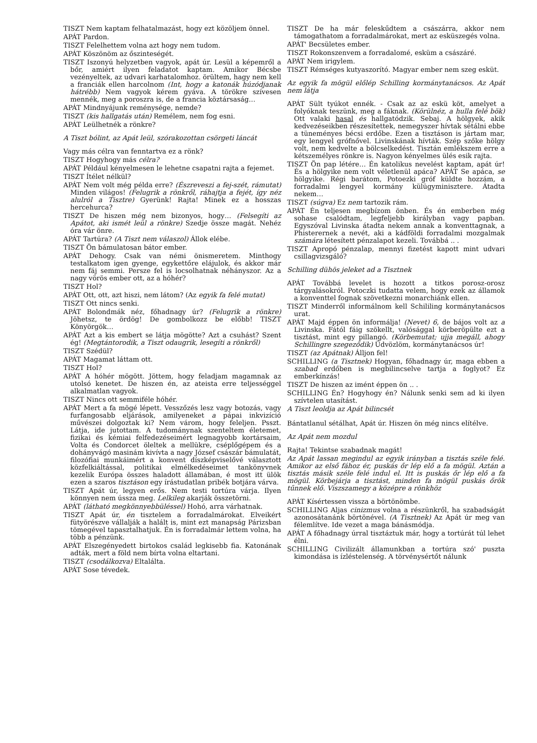TISZT Nem kaptam felhatalmazást, hogy ezt közöljem önnel.
APÁT Pardon.
TISZT Felelhettem volna azt hogy nem tudom.
APÁT Köszönöm az őszinteségét.
TISZT Iszonyú helyzetben vagyok, apát úr. Lesül a képemről a bőr, amiért ilyen feladatot kaptam. Amikor Bécsbe vezényeltek, az udvari karhatalomhoz. örültem, hagy nem kell a franciák ellen harcolnom (Int, hogy a katonák húzódjanak hátrébb) Nem vagyok kérem gyáva. A törökre szívesen mennék, meg a poroszra is, de a francia köztársaság…
APÁT Mindnyájunk reménysége, nemde?
TISZT (kis hallgatás után) Remélem, nem fog esni.
APÁT Leülhetnék a rönkre?
A Tiszt bólint, az Apát leül, szórakozottan csörgeti láncát
Vagy más célra van fenntartva ez a rönk?
TISZT Hogyhogy más célra?
APÁT Például kényelmesen le lehetne csapatni rajta a fejemet.
TISZT Ítélet nélkül?
APÁT Nem volt még példa erre? (Észreveszi a fej-szét, rámutat) Minden világos! (Felugrik a rönkről, ráhajtja a fejét, így néz alulról a Tisztre) Gyerünk! Rajta! Minek ez a hosszas hercehurca?
TISZT De hiszen még nem bizonyos, hogy… (Felsegíti az Apátot, aki ismét leül a rönkre) Szedje össze magát. Nehéz óra vár önre.
APÁT Tartúra? (A Tiszt nem válaszol) Állok elébe.
TISZT Ön bámulatosan bátor ember.
APÁT Dehogy. Csak van némi önismeretem. Minthogy testalkatom igen gyenge, egykettőre elájulok, és akkor már nem fáj semmi. Persze fel is locsolhatnak néhányszor. Az a nagy vörös ember ott, az a hóhér?
TISZT Hol?
APÁT Ott, ott, azt hiszi, nem látom? (Az egyik fa felé mutat)
TISZT Ott nincs senki.
APÁT Bolondmák néz, főhadnagy úr? (Felugrik a rönkre) Jöhetsz, te ördög! De gombolkozz be előbb! TISZT Könyörgök…
APÁT Azt a kis embert se látja mögötte? Azt a csuhást? Szent ég! (Megtántorodik, a Tiszt odaugrik, lesegíti a rönkről)
TISZT Szédül?
APÁT Magamat láttam ott.
TISZT Hol?
APÁT A hóhér mögött. Jöttem, hogy feladjam magamnak az utolsó kenetet. De hiszen én, az ateista erre teljességgel alkalmatlan vagyok.
TISZT Nincs ott semmiféle hóhér.
APÁT Mert a fa mögé lépett. Vesszőzés lesz vagy botozás, vagy furfangosabb eljárások, amilyeneket a pápai inkvizíció művészei dolgoztak ki? Nem várom, hogy feleljen. Psszt. Látja, ide jutottam. A tudománynak szenteltem életemet, fizikai és kémiai felfedezéseimért legnagyobb kortársaim, Volta és Condorcet öleltek a mellükre, cséplőgépem és a dohányvágó masinám kivívta a nagy József császár bámulatát, filozófiai munkáimért a konvent díszképviselővé választott közfelkiáltással, politikai elmélkedéseimet tankönyvnek kezelik Európa összes haladott államában, é most itt ülök ezen a szaros tisztáson egy írástudatlan pribék botjára várva.
TISZT Apát úr, legyen erős. Nem testi tortúra várja. Ilyen könnyen nem ússza meg. Lelkileg akarják összetörni.
APÁT (látható megkönnyebbüléssel) Hohó, arra várhatnak.
TISZT Apát úr, én tisztelem a forradalmárokat. Elveikért fütyörészve vállalják a halált is, mint ezt manapság Párizsban tömegével tapasztalhatjuk. Én is forradalmár lettem volna, ha több a pénzünk.
APÁT Elszegényedett birtokos család legkisebb fia. Katonának adták, mert a föld nem bírta volna eltartani.
TISZT (csodálkozva) Eltalálta.
APÁT Sose tévedek.
TISZT De ha már feleskűdtem a császárra, akkor nem támogathatom a forradalmárokat, mert az esküszegés volna.
APÁT' Becsületes ember.
TISZT Rokonszenvem a forradalomé, esküm a császáré.
APÁT Nem irigylem.
TISZT Rémséges kutyaszorító. Magyar ember nem szeg esküt.
Az egyik fa mögül előlép Schilling kormánytanácsos. Az Apát nem látja
APÁT Sült tyúkot ennék. - Csak az az eskü köt, amelyet a folyóknak teszünk, meg a fáknak. (Körülnéz, a hulla felé bök) Ott valaki hasal és hallgatódzik. Sebaj. A hölgyek, akik kedvezéseikben részesítettek, nemegyszer hívtak sétálni ebbe a tüneményes bécsi erdőbe. Ezen a tisztáson is jártam mar, egy lengyel grófnővel. Livinskának hívták. Szép szőke hölgy volt, nem kedvelte a bölcselkedést. Tisztán emlékszem erre a kétszemélyes rönkre is. Nagyon kényelmes ülés esik rajta.
TISZT Ön pap létére… Én katolikus nevelést kaptam, apát úr! És a hölgyike nem volt véletlenül apáca? APÁT Se apáca, se hölgyike. Régi barátom, Potoezki gróf küldte hozzám, a forradalmi lengyel kormány külügyminisztere. Átadta nekem…
TISZT (súgva) Ez nem tartozik rám.
APÁT Én teljesen megbízom önben. És én emberben még sohase csalódtam, legfeljebb királyban vagy papban. Egyszóval Livinska átadta nekem annak a konventtagnak, a Phisterernek a nevét, aki a kádföldi forradalmi mozgalmak számára létesített pénzalapot kezeli. Továbbá .. .
TISZT Apropó pénzalap, mennyi fizetést kapott mint udvari csillagvizsgáló?
Schilling dühös jeleket ad a Tisztnek
APÁT Továbbá levelet is hozott a titkos porosz-orosz tárgyalásokról. Potoczki tudatta velem, hogy ezek az államok a konventtel fognak szövetkezni monarchiánk ellen.
TISZT Minderről informálnom kell Schililing kormánytanácsos urat.
APÁT Majd éppen ön informálja! (Nevet) 6, de bájos volt az a Livinska. Fától fáig szökellt, valósággal körberöpülte ezt a tisztást, mint egy pillangó. (Körbemutat; ujja megáll, ahogy Schillingre szegeződik) Üdvözlöm, kormánytanácsos úr!
TISZT (az Apátnak) Álljon fel!
SCHILLING (a Tisztnek) Hogyan, főhadnagy úr, maga ebben a szabad erdőben is megbilincselve tartja a foglyot? Ez emberkínzás!
TISZT De hiszen az imént éppen ön .. .
SCHILLING Én? Hogyhogy én? Nálunk senki sem ad ki ilyen szívtelen utasítást.
A Tiszt leoldja az Apát bilincsét
Bántatlanul sétálhat, Apát úr. Hiszen ön még nincs elítélve.
Az Apát nem mozdul
Rajta! Tekintse szabadnak magát!
Az Apát lassan megindul az egyik irányban a tisztás széle felé. Amikor az első fához ér, puskás őr lép elő a fa mögül. Aztán a tisztás másik széle felé indul el. Itt is puskás őr lép elő a fa mögül. Körbejárja a tisztást, minden fa mögül puskás őrök tűnnek elő. Viszszamegy a középre a rönkhöz
APÁT Kísértessen vissza a börtönömbe.
SCHILLING Aljas cinizmus volna a részünkről, ha szabadságát azonosátanánk börtönével. (A Tisztnek) Az Apát úr meg van félemlítve. Ide vezet a maga bánásmódja.
APÁT A főhadnagy úrral tisztáztuk már, hogy a tortúrát túl lehet élni.
SCHILLING Civilizált államunkban a tortúra szó' puszta kimondása is ízléstelenség. A törvénysértőt nálunk